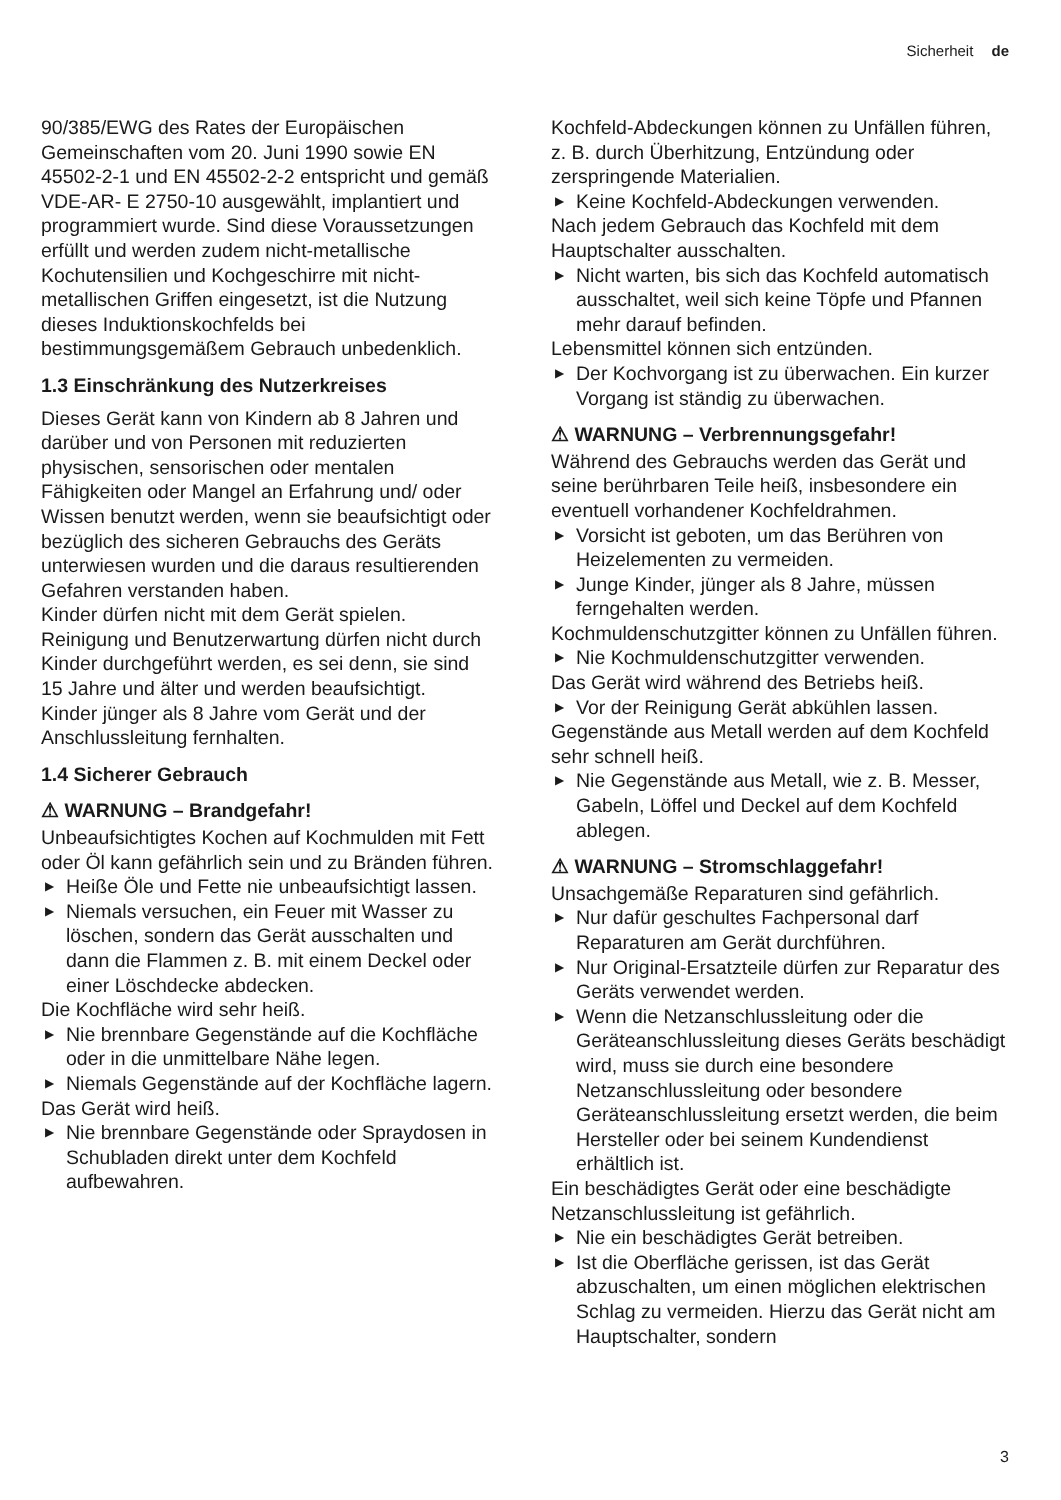Sicherheit de
90/385/EWG des Rates der Europäischen Gemeinschaften vom 20. Juni 1990 sowie EN 45502-2-1 und EN 45502-2-2 entspricht und gemäß VDE-AR- E 2750-10 ausgewählt, implantiert und programmiert wurde. Sind diese Voraussetzungen erfüllt und werden zudem nicht-metallische Kochutensilien und Kochgeschirre mit nicht-metallischen Griffen eingesetzt, ist die Nutzung dieses Induktionskochfelds bei bestimmungsgemäßem Gebrauch unbedenklich.
1.3 Einschränkung des Nutzerkreises
Dieses Gerät kann von Kindern ab 8 Jahren und darüber und von Personen mit reduzierten physischen, sensorischen oder mentalen Fähigkeiten oder Mangel an Erfahrung und/ oder Wissen benutzt werden, wenn sie beaufsichtigt oder bezüglich des sicheren Gebrauchs des Geräts unterwiesen wurden und die daraus resultierenden Gefahren verstanden haben.
Kinder dürfen nicht mit dem Gerät spielen.
Reinigung und Benutzerwartung dürfen nicht durch Kinder durchgeführt werden, es sei denn, sie sind 15 Jahre und älter und werden beaufsichtigt.
Kinder jünger als 8 Jahre vom Gerät und der Anschlussleitung fernhalten.
1.4 Sicherer Gebrauch
⚠ WARNUNG – Brandgefahr!
Unbeaufsichtigtes Kochen auf Kochmulden mit Fett oder Öl kann gefährlich sein und zu Bränden führen.
▶ Heiße Öle und Fette nie unbeaufsichtigt lassen.
▶ Niemals versuchen, ein Feuer mit Wasser zu löschen, sondern das Gerät ausschalten und dann die Flammen z. B. mit einem Deckel oder einer Löschdecke abdecken.
Die Kochfläche wird sehr heiß.
▶ Nie brennbare Gegenstände auf die Kochfläche oder in die unmittelbare Nähe legen.
▶ Niemals Gegenstände auf der Kochfläche lagern.
Das Gerät wird heiß.
▶ Nie brennbare Gegenstände oder Spraydosen in Schubladen direkt unter dem Kochfeld aufbewahren.
Kochfeld-Abdeckungen können zu Unfällen führen, z. B. durch Überhitzung, Entzündung oder zerspringende Materialien.
▶ Keine Kochfeld-Abdeckungen verwenden.
Nach jedem Gebrauch das Kochfeld mit dem Hauptschalter ausschalten.
▶ Nicht warten, bis sich das Kochfeld automatisch ausschaltet, weil sich keine Töpfe und Pfannen mehr darauf befinden.
Lebensmittel können sich entzünden.
▶ Der Kochvorgang ist zu überwachen. Ein kurzer Vorgang ist ständig zu überwachen.
⚠ WARNUNG – Verbrennungsgefahr!
Während des Gebrauchs werden das Gerät und seine berührbaren Teile heiß, insbesondere ein eventuell vorhandener Kochfeldrahmen.
▶ Vorsicht ist geboten, um das Berühren von Heizelementen zu vermeiden.
▶ Junge Kinder, jünger als 8 Jahre, müssen ferngehalten werden.
Kochmuldenschutzgitter können zu Unfällen führen.
▶ Nie Kochmuldenschutzgitter verwenden.
Das Gerät wird während des Betriebs heiß.
▶ Vor der Reinigung Gerät abkühlen lassen.
Gegenstände aus Metall werden auf dem Kochfeld sehr schnell heiß.
▶ Nie Gegenstände aus Metall, wie z. B. Messer, Gabeln, Löffel und Deckel auf dem Kochfeld ablegen.
⚠ WARNUNG – Stromschlaggefahr!
Unsachgemäße Reparaturen sind gefährlich.
▶ Nur dafür geschultes Fachpersonal darf Reparaturen am Gerät durchführen.
▶ Nur Original-Ersatzteile dürfen zur Reparatur des Geräts verwendet werden.
▶ Wenn die Netzanschlussleitung oder die Geräteanschlussleitung dieses Geräts beschädigt wird, muss sie durch eine besondere Netzanschlussleitung oder besondere Geräteanschlussleitung ersetzt werden, die beim Hersteller oder bei seinem Kundendienst erhältlich ist.
Ein beschädigtes Gerät oder eine beschädigte Netzanschlussleitung ist gefährlich.
▶ Nie ein beschädigtes Gerät betreiben.
▶ Ist die Oberfläche gerissen, ist das Gerät abzuschalten, um einen möglichen elektrischen Schlag zu vermeiden. Hierzu das Gerät nicht am Hauptschalter, sondern
3